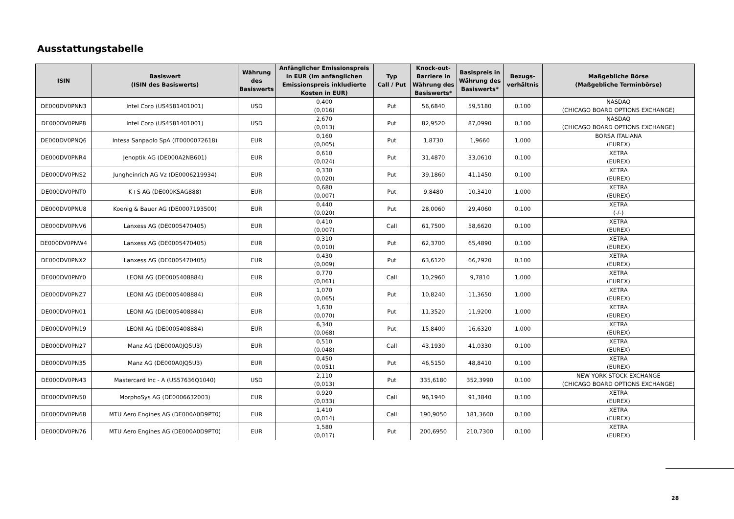Ausstattungstabelle
| ISIN | Basiswert (ISIN des Basiswerts) | Währung des Basiswerts | Anfänglicher Emissionspreis in EUR (Im anfänglichen Emissionspreis inkludierte Kosten in EUR) | Typ Call / Put | Knock-out-Barriere in Währung des Basiswerts* | Basispreis in Währung des Basiswerts* | Bezugs-verhältnis | Maßgebliche Börse (Maßgebliche Terminbörse) |
| --- | --- | --- | --- | --- | --- | --- | --- | --- |
| DE000DV0PNN3 | Intel Corp (US4581401001) | USD | 0,400 (0,016) | Put | 56,6840 | 59,5180 | 0,100 | NASDAQ (CHICAGO BOARD OPTIONS EXCHANGE) |
| DE000DV0PNP8 | Intel Corp (US4581401001) | USD | 2,670 (0,013) | Put | 82,9520 | 87,0990 | 0,100 | NASDAQ (CHICAGO BOARD OPTIONS EXCHANGE) |
| DE000DV0PNQ6 | Intesa Sanpaolo SpA (IT0000072618) | EUR | 0,160 (0,005) | Put | 1,8730 | 1,9660 | 1,000 | BORSA ITALIANA (EUREX) |
| DE000DV0PNR4 | Jenoptik AG (DE000A2NB601) | EUR | 0,610 (0,024) | Put | 31,4870 | 33,0610 | 0,100 | XETRA (EUREX) |
| DE000DV0PNS2 | Jungheinrich AG Vz (DE0006219934) | EUR | 0,330 (0,020) | Put | 39,1860 | 41,1450 | 0,100 | XETRA (EUREX) |
| DE000DV0PNT0 | K+S AG (DE000KSAG888) | EUR | 0,680 (0,007) | Put | 9,8480 | 10,3410 | 1,000 | XETRA (EUREX) |
| DE000DV0PNU8 | Koenig & Bauer AG (DE0007193500) | EUR | 0,440 (0,020) | Put | 28,0060 | 29,4060 | 0,100 | XETRA (-/-) |
| DE000DV0PNV6 | Lanxess AG (DE0005470405) | EUR | 0,410 (0,007) | Call | 61,7500 | 58,6620 | 0,100 | XETRA (EUREX) |
| DE000DV0PNW4 | Lanxess AG (DE0005470405) | EUR | 0,310 (0,010) | Put | 62,3700 | 65,4890 | 0,100 | XETRA (EUREX) |
| DE000DV0PNX2 | Lanxess AG (DE0005470405) | EUR | 0,430 (0,009) | Put | 63,6120 | 66,7920 | 0,100 | XETRA (EUREX) |
| DE000DV0PNY0 | LEONI AG (DE0005408884) | EUR | 0,770 (0,061) | Call | 10,2960 | 9,7810 | 1,000 | XETRA (EUREX) |
| DE000DV0PNZ7 | LEONI AG (DE0005408884) | EUR | 1,070 (0,065) | Put | 10,8240 | 11,3650 | 1,000 | XETRA (EUREX) |
| DE000DV0PN01 | LEONI AG (DE0005408884) | EUR | 1,630 (0,070) | Put | 11,3520 | 11,9200 | 1,000 | XETRA (EUREX) |
| DE000DV0PN19 | LEONI AG (DE0005408884) | EUR | 6,340 (0,068) | Put | 15,8400 | 16,6320 | 1,000 | XETRA (EUREX) |
| DE000DV0PN27 | Manz AG (DE000A0JQ5U3) | EUR | 0,510 (0,048) | Call | 43,1930 | 41,0330 | 0,100 | XETRA (EUREX) |
| DE000DV0PN35 | Manz AG (DE000A0JQ5U3) | EUR | 0,450 (0,051) | Put | 46,5150 | 48,8410 | 0,100 | XETRA (EUREX) |
| DE000DV0PN43 | Mastercard Inc - A (US57636Q1040) | USD | 2,110 (0,013) | Put | 335,6180 | 352,3990 | 0,100 | NEW YORK STOCK EXCHANGE (CHICAGO BOARD OPTIONS EXCHANGE) |
| DE000DV0PN50 | MorphoSys AG (DE0006632003) | EUR | 0,920 (0,033) | Call | 96,1940 | 91,3840 | 0,100 | XETRA (EUREX) |
| DE000DV0PN68 | MTU Aero Engines AG (DE000A0D9PT0) | EUR | 1,410 (0,014) | Call | 190,9050 | 181,3600 | 0,100 | XETRA (EUREX) |
| DE000DV0PN76 | MTU Aero Engines AG (DE000A0D9PT0) | EUR | 1,580 (0,017) | Put | 200,6950 | 210,7300 | 0,100 | XETRA (EUREX) |
28